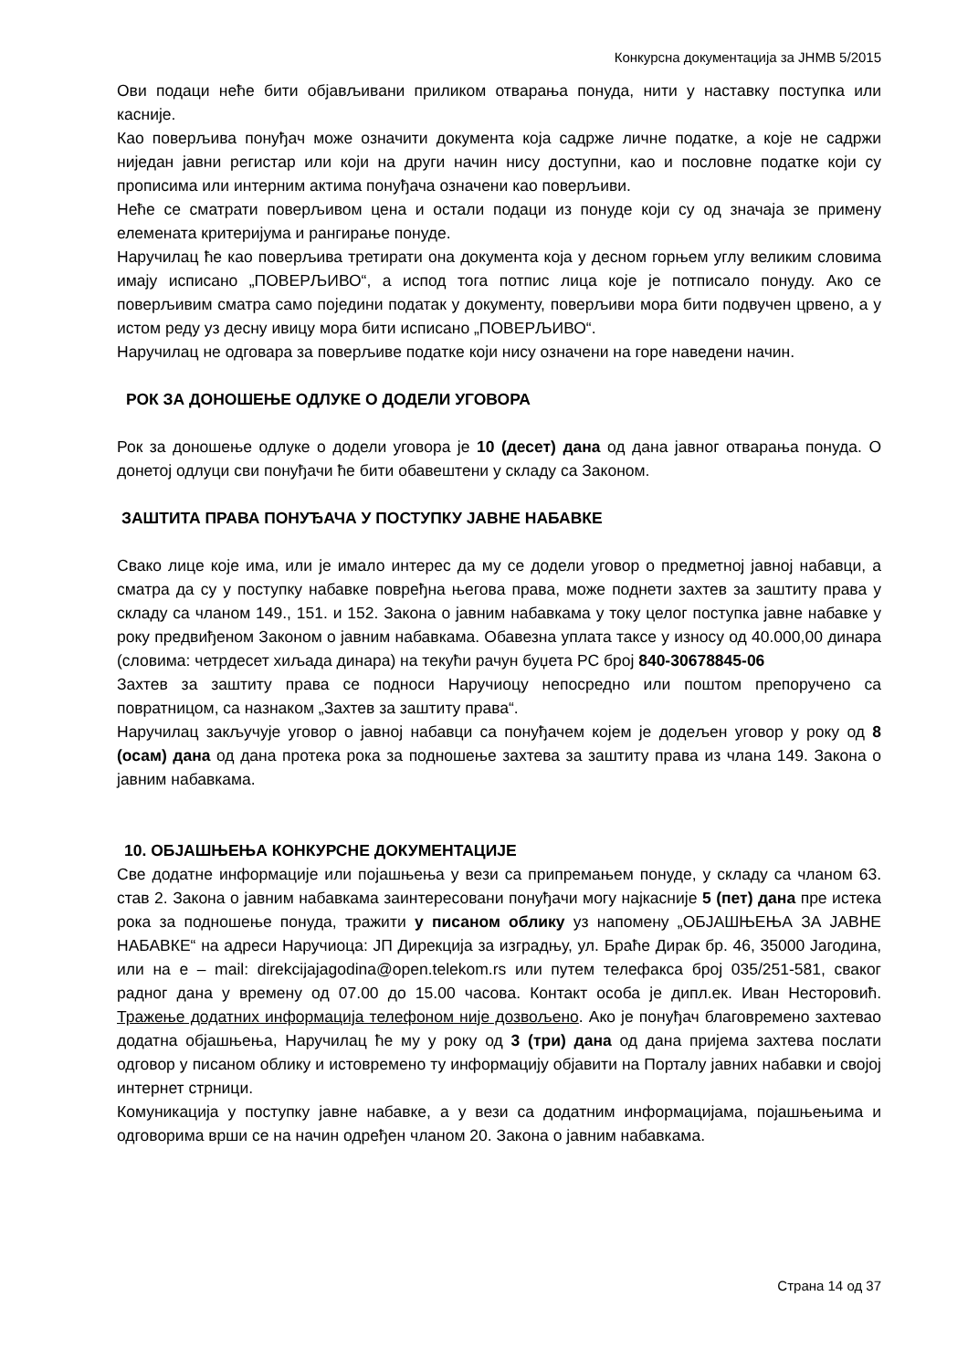Конкурсна документација за ЈНМВ 5/2015
Ови подаци неће бити објављивани приликом отварања понуда, нити у наставку поступка или касније.
Као поверљива понуђач може означити документа која садрже личне податке, а које не садржи ниједан јавни регистар или који на други начин нису доступни, као и пословне податке који су прописима или интерним актима понуђача означени као поверљиви.
Неће се сматрати поверљивом цена и остали подаци из понуде који су од значаја зе примену елемената критеријума и рангирање понуде.
Наручилац ће као поверљива третирати она документа која у десном горњем углу великим словима имају исписано „ПОВЕРЉИВО“, а испод тога потпис лица које је потписало понуду. Ако се поверљивим сматра само поједини податак у документу, поверљиви мора бити подвучен црвено, а у истом реду уз десну ивицу мора бити исписано „ПОВЕРЉИВО“.
Наручилац не одговара за поверљиве податке који нису означени на горе наведени начин.
РОК ЗА ДОНОШЕЊЕ ОДЛУКЕ О ДОДЕЛИ УГОВОРА
Рок за доношење одлуке о додели уговора је 10 (десет) дана од дана јавног отварања понуда. О донетој одлуци сви понуђачи ће бити обавештени у складу са Законом.
ЗАШТИТА ПРАВА ПОНУЂАЧА У ПОСТУПКУ ЈАВНЕ НАБАВКЕ
Свако лице које има, или је имало интерес да му се додели уговор о предметној јавној набавци, а сматра да су у поступку набавке повређна његова права, може поднети захтев за заштиту права у складу са чланом 149., 151. и 152. Закона о јавним набавкама у току целог поступка јавне набавке у року предвиђеном Законом о јавним набавкама. Обавезна уплата таксе у износу од 40.000,00 динара (словима: четрдесет хиљада динара) на текући рачун буџета РС број 840-30678845-06
Захтев за заштиту права се подноси Наручиоцу непосредно или поштом препоручено са повратницом, са назнаком „Захтев за заштиту права“.
Наручилац закључује уговор о јавној набавци са понуђачем којем је додељен уговор у року од 8 (осам) дана од дана протека рока за подношење захтева за заштиту права из члана 149. Закона о јавним набавкама.
10. ОБЈАШЊЕЊА КОНКУРСНЕ ДОКУМЕНТАЦИЈЕ
Све додатне информације или појашњења у вези са припремањем понуде, у складу са чланом 63. став 2. Закона о јавним набавкама заинтересовани понуђачи могу најкасније 5 (пет) дана пре истека рока за подношење понуда, тражити у писаном облику уз напомену „ОБЈАШЊЕЊА ЗА ЈАВНЕ НАБАВКЕ“ на адреси Наручиоца: ЈП Дирекција за изградњу, ул. Браће Дирак бр. 46, 35000 Јагодина, или на е – mail: direkcijajagodina@open.telekom.rs или путем телефакса број 035/251-581, сваког радног дана у времену од 07.00 до 15.00 часова. Контакт особа је дипл.ек. Иван Несторовић. Тражење додатних информација телефоном није дозвољено. Ако је понуђач благовремено захтевао додатна објашњења, Наручилац ће му у року од 3 (три) дана од дана пријема захтева послати одговор у писаном облику и истовремено ту информацију објавити на Порталу јавних набавки и својој интернет стрници.
Комуникација у поступку јавне набавке, а у вези са додатним информацијама, појашњењима и одговорима врши се на начин одређен чланом 20. Закона о јавним набавкама.
Страна 14 од 37